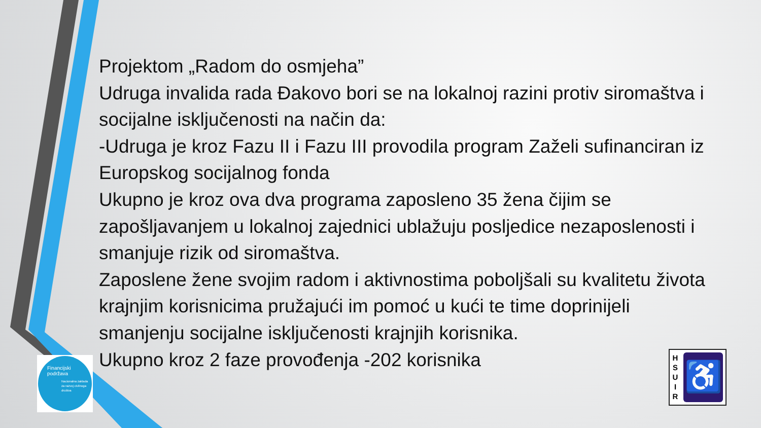Projektom „Radom do osmjeha”
Udruga invalida rada Đakovo bori se na lokalnoj razini protiv siromaštva i socijalne isključenosti na način da:
-Udruga je kroz Fazu II i Fazu III provodila program Zaželi sufinanciran iz Europskog socijalnog fonda
Ukupno je kroz ova dva programa zaposleno 35 žena čijim se zapošljavanjem u lokalnoj zajednici ublažuju posljedice nezaposlenosti i smanjuje rizik od siromaštva.
Zaposlene žene svojim radom i aktivnostima poboljšali su kvalitetu života krajnjim korisnicima pružajući im pomoć u kući te time doprinijeli smanjenju socijalne isključenosti krajnjih korisnika.
Ukupno kroz 2 faze provođenja -202 korisnika
Financijski podržava
Nacionalna zaklada za razvoj civilnoga društva
H
S
U
I
R
♿